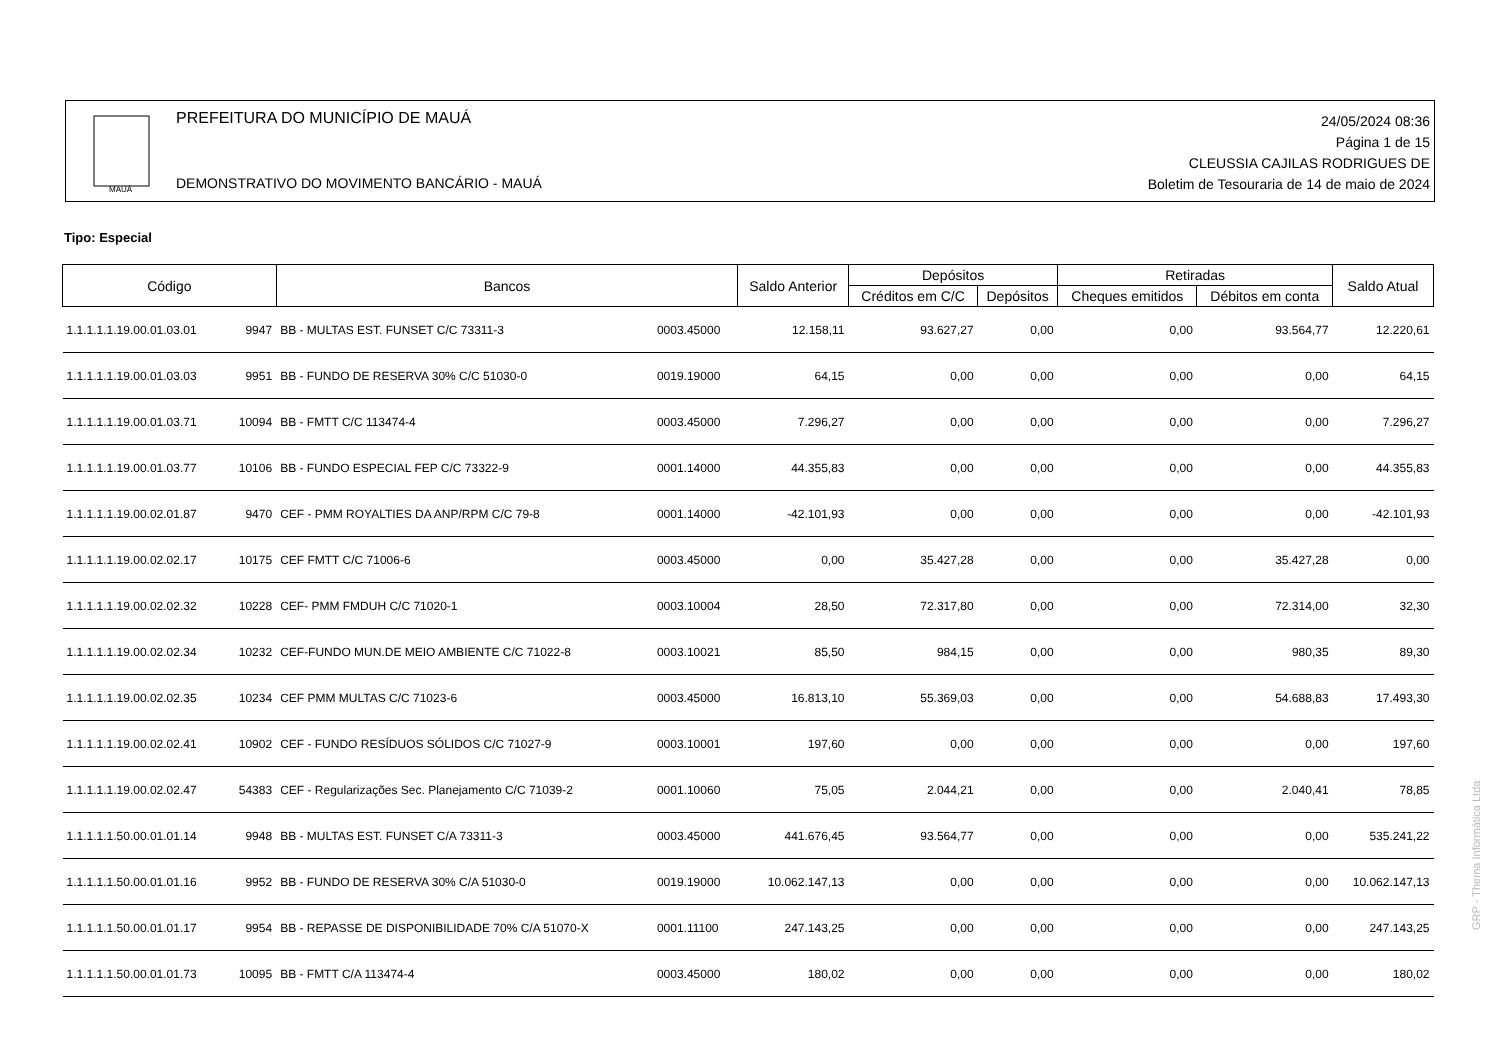MAUÁ
PREFEITURA DO MUNICÍPIO DE MAUÁ
DEMONSTRATIVO DO MOVIMENTO BANCÁRIO - MAUÁ
24/05/2024 08:36
Página 1 de 15
CLEUSSIA CAJILAS RODRIGUES DE
Boletim de Tesouraria de 14 de maio de 2024
Tipo: Especial
| Código | | Bancos | | Saldo Anterior | Depósitos | | Retiradas | | Saldo Atual |
| --- | --- | --- | --- | --- | --- | --- | --- | --- | --- |
| | | | | | Créditos em C/C | Depósitos | Cheques emitidos | Débitos em conta | |
| 1.1.1.1.1.19.00.01.03.01 | 9947 | BB - MULTAS EST. FUNSET C/C 73311-3 | 0003.45000 | 12.158,11 | 93.627,27 | 0,00 | 0,00 | 93.564,77 | 12.220,61 |
| 1.1.1.1.1.19.00.01.03.03 | 9951 | BB - FUNDO DE RESERVA 30% C/C 51030-0 | 0019.19000 | 64,15 | 0,00 | 0,00 | 0,00 | 0,00 | 64,15 |
| 1.1.1.1.1.19.00.01.03.71 | 10094 | BB - FMTT C/C 113474-4 | 0003.45000 | 7.296,27 | 0,00 | 0,00 | 0,00 | 0,00 | 7.296,27 |
| 1.1.1.1.1.19.00.01.03.77 | 10106 | BB - FUNDO ESPECIAL FEP C/C 73322-9 | 0001.14000 | 44.355,83 | 0,00 | 0,00 | 0,00 | 0,00 | 44.355,83 |
| 1.1.1.1.1.19.00.02.01.87 | 9470 | CEF - PMM ROYALTIES DA ANP/RPM C/C 79-8 | 0001.14000 | -42.101,93 | 0,00 | 0,00 | 0,00 | 0,00 | -42.101,93 |
| 1.1.1.1.1.19.00.02.02.17 | 10175 | CEF FMTT C/C 71006-6 | 0003.45000 | 0,00 | 35.427,28 | 0,00 | 0,00 | 35.427,28 | 0,00 |
| 1.1.1.1.1.19.00.02.02.32 | 10228 | CEF- PMM FMDUH C/C 71020-1 | 0003.10004 | 28,50 | 72.317,80 | 0,00 | 0,00 | 72.314,00 | 32,30 |
| 1.1.1.1.1.19.00.02.02.34 | 10232 | CEF-FUNDO MUN.DE MEIO AMBIENTE C/C 71022-8 | 0003.10021 | 85,50 | 984,15 | 0,00 | 0,00 | 980,35 | 89,30 |
| 1.1.1.1.1.19.00.02.02.35 | 10234 | CEF PMM MULTAS C/C 71023-6 | 0003.45000 | 16.813,10 | 55.369,03 | 0,00 | 0,00 | 54.688,83 | 17.493,30 |
| 1.1.1.1.1.19.00.02.02.41 | 10902 | CEF - FUNDO RESÍDUOS SÓLIDOS C/C 71027-9 | 0003.10001 | 197,60 | 0,00 | 0,00 | 0,00 | 0,00 | 197,60 |
| 1.1.1.1.1.19.00.02.02.47 | 54383 | CEF - Regularizações Sec. Planejamento C/C 71039-2 | 0001.10060 | 75,05 | 2.044,21 | 0,00 | 0,00 | 2.040,41 | 78,85 |
| 1.1.1.1.1.50.00.01.01.14 | 9948 | BB - MULTAS EST. FUNSET C/A 73311-3 | 0003.45000 | 441.676,45 | 93.564,77 | 0,00 | 0,00 | 0,00 | 535.241,22 |
| 1.1.1.1.1.50.00.01.01.16 | 9952 | BB - FUNDO DE RESERVA 30% C/A 51030-0 | 0019.19000 | 10.062.147,13 | 0,00 | 0,00 | 0,00 | 0,00 | 10.062.147,13 |
| 1.1.1.1.1.50.00.01.01.17 | 9954 | BB - REPASSE DE DISPONIBILIDADE 70% C/A 51070-X | 0001.11100 | 247.143,25 | 0,00 | 0,00 | 0,00 | 0,00 | 247.143,25 |
| 1.1.1.1.1.50.00.01.01.73 | 10095 | BB - FMTT C/A 113474-4 | 0003.45000 | 180,02 | 0,00 | 0,00 | 0,00 | 0,00 | 180,02 |
GRP - Thema Informática Ltda